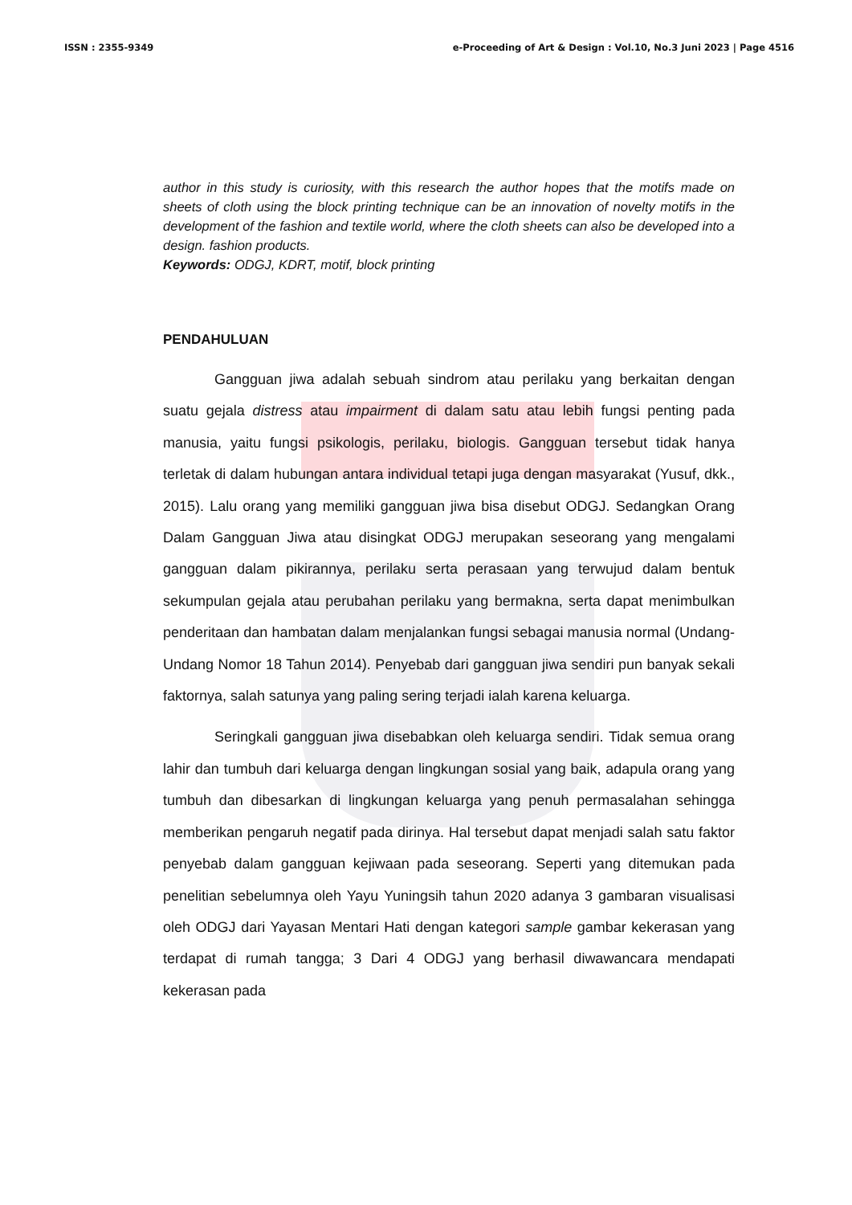ISSN : 2355-9349 e-Proceeding of Art & Design : Vol.10, No.3 Juni 2023 | Page 4516
author in this study is curiosity, with this research the author hopes that the motifs made on sheets of cloth using the block printing technique can be an innovation of novelty motifs in the development of the fashion and textile world, where the cloth sheets can also be developed into a design. fashion products.
Keywords: ODGJ, KDRT, motif, block printing
PENDAHULUAN
Gangguan jiwa adalah sebuah sindrom atau perilaku yang berkaitan dengan suatu gejala distress atau impairment di dalam satu atau lebih fungsi penting pada manusia, yaitu fungsi psikologis, perilaku, biologis. Gangguan tersebut tidak hanya terletak di dalam hubungan antara individual tetapi juga dengan masyarakat (Yusuf, dkk., 2015). Lalu orang yang memiliki gangguan jiwa bisa disebut ODGJ. Sedangkan Orang Dalam Gangguan Jiwa atau disingkat ODGJ merupakan seseorang yang mengalami gangguan dalam pikirannya, perilaku serta perasaan yang terwujud dalam bentuk sekumpulan gejala atau perubahan perilaku yang bermakna, serta dapat menimbulkan penderitaan dan hambatan dalam menjalankan fungsi sebagai manusia normal (Undang-Undang Nomor 18 Tahun 2014). Penyebab dari gangguan jiwa sendiri pun banyak sekali faktornya, salah satunya yang paling sering terjadi ialah karena keluarga.
Seringkali gangguan jiwa disebabkan oleh keluarga sendiri. Tidak semua orang lahir dan tumbuh dari keluarga dengan lingkungan sosial yang baik, adapula orang yang tumbuh dan dibesarkan di lingkungan keluarga yang penuh permasalahan sehingga memberikan pengaruh negatif pada dirinya. Hal tersebut dapat menjadi salah satu faktor penyebab dalam gangguan kejiwaan pada seseorang. Seperti yang ditemukan pada penelitian sebelumnya oleh Yayu Yuningsih tahun 2020 adanya 3 gambaran visualisasi oleh ODGJ dari Yayasan Mentari Hati dengan kategori sample gambar kekerasan yang terdapat di rumah tangga; 3 Dari 4 ODGJ yang berhasil diwawancara mendapati kekerasan pada